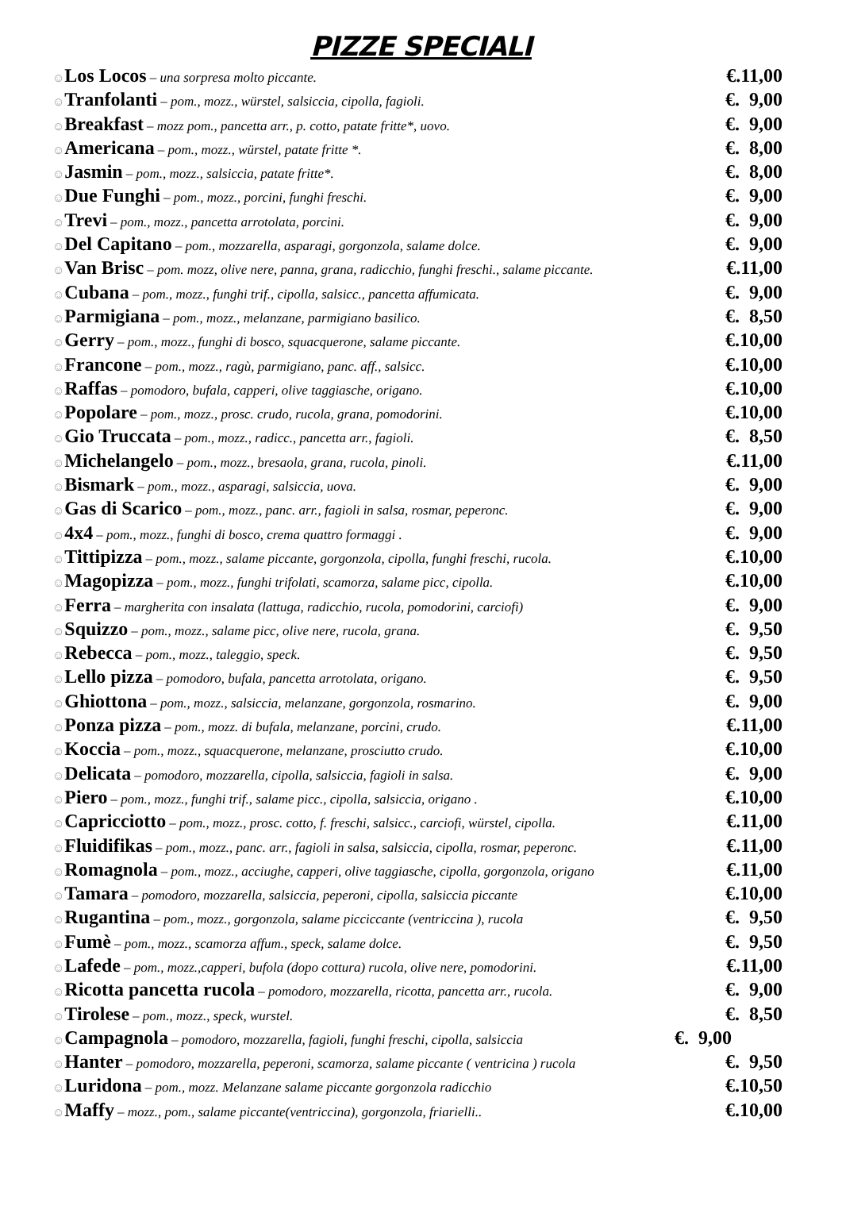PIZZE SPECIALI
☺Los Locos – una sorpresa molto piccante. €.11,00
☺Tranfolanti – pom., mozz., würstel, salsiccia, cipolla, fagioli. €. 9,00
☺Breakfast – mozz pom., pancetta arr., p. cotto, patate fritte*, uovo. €. 9,00
☺Americana – pom., mozz., würstel, patate fritte *. €. 8,00
☺Jasmin – pom., mozz., salsiccia, patate fritte*. €. 8,00
☺Due Funghi – pom., mozz., porcini, funghi freschi. €. 9,00
☺Trevi – pom., mozz., pancetta arrotolata, porcini. €. 9,00
☺Del Capitano – pom., mozzarella, asparagi, gorgonzola, salame dolce. €. 9,00
☺Van Brisc – pom. mozz, olive nere, panna, grana, radicchio, funghi freschi., salame piccante. €.11,00
☺Cubana – pom., mozz., funghi trif., cipolla, salsicc., pancetta affumicata. €. 9,00
☺Parmigiana – pom., mozz., melanzane, parmigiano basilico. €. 8,50
☺Gerry – pom., mozz., funghi di bosco, squacquerone, salame piccante. €.10,00
☺Francone – pom., mozz., ragù, parmigiano, panc. aff., salsicc. €.10,00
☺Raffas – pomodoro, bufala, capperi, olive taggiasche, origano. €.10,00
☺Popolare – pom., mozz., prosc. crudo, rucola, grana, pomodorini. €.10,00
☺Gio Truccata – pom., mozz., radicc., pancetta arr., fagioli. €. 8,50
☺Michelangelo – pom., mozz., bresaola, grana, rucola, pinoli. €.11,00
☺Bismark – pom., mozz., asparagi, salsiccia, uova. €. 9,00
☺Gas di Scarico – pom., mozz., panc. arr., fagioli in salsa, rosmar, peperonc. €. 9,00
☺4x4 – pom., mozz., funghi di bosco, crema quattro formaggi . €. 9,00
☺Tittipizza – pom., mozz., salame piccante, gorgonzola, cipolla, funghi freschi, rucola. €.10,00
☺Magopizza – pom., mozz., funghi trifolati, scamorza, salame picc, cipolla. €.10,00
☺Ferra – margherita con insalata (lattuga, radicchio, rucola, pomodorini, carciofi) €. 9,00
☺Squizzo – pom., mozz., salame picc, olive nere, rucola, grana. €. 9,50
☺Rebecca – pom., mozz., taleggio, speck. €. 9,50
☺Lello pizza – pomodoro, bufala, pancetta arrotolata, origano. €. 9,50
☺Ghiottona – pom., mozz., salsiccia, melanzane, gorgonzola, rosmarino. €. 9,00
☺Ponza pizza – pom., mozz. di bufala, melanzane, porcini, crudo. €.11,00
☺Koccia – pom., mozz., squacquerone, melanzane, prosciutto crudo. €.10,00
☺Delicata – pomodoro, mozzarella, cipolla, salsiccia, fagioli in salsa. €. 9,00
☺Piero – pom., mozz., funghi trif., salame picc., cipolla, salsiccia, origano . €.10,00
☺Capricciotto – pom., mozz., prosc. cotto, f. freschi, salsicc., carciofi, würstel, cipolla. €.11,00
☺Fluidifikas – pom., mozz., panc. arr., fagioli in salsa, salsiccia, cipolla, rosmar, peperonc. €.11,00
☺Romagnola – pom., mozz., acciughe, capperi, olive taggiasche, cipolla, gorgonzola, origano €.11,00
☺Tamara – pomodoro, mozzarella, salsiccia, peperoni, cipolla, salsiccia piccante €.10,00
☺Rugantina – pom., mozz., gorgonzola, salame picciccante (ventriccina ), rucola €. 9,50
☺Fumè – pom., mozz., scamorza affum., speck, salame dolce. €. 9,50
☺Lafede – pom., mozz.,capperi, bufola (dopo cottura) rucola, olive nere, pomodorini. €.11,00
☺Ricotta pancetta rucola – pomodoro, mozzarella, ricotta, pancetta arr., rucola. €. 9,00
☺Tirolese – pom., mozz., speck, wurstel. €. 8,50
☺Campagnola – pomodoro, mozzarella, fagioli, funghi freschi, cipolla, salsiccia €. 9,00
☺Hanter – pomodoro, mozzarella, peperoni, scamorza, salame piccante ( ventricina ) rucola €. 9,50
☺Luridona – pom., mozz. Melanzane salame piccante gorgonzola radicchio €.10,50
☺Maffy – mozz., pom., salame piccante(ventriccina), gorgonzola, friarielli.. €.10,00